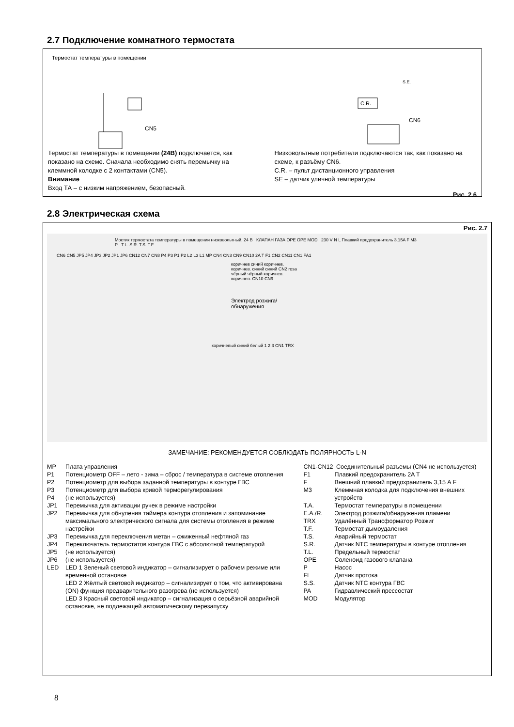2.7 Подключение комнатного термостата
Термостат температуры в помещении
CN5
C.R.
CN6
S.E.
Термостат температуры в помещении (24В) подключается, как показано на схеме. Сначала необходимо снять перемычку на клеммной колодке с 2 контактами (CN5).
Внимание
Вход ТА – с низким напряжением, безопасный.
Низковольтные потребители подключаются так, как показано на схеме, к разъёму CN6.
C.R. – пульт дистанционного управления
SE – датчик уличной температуры
Рис. 2.6
2.8 Электрическая схема
Рис. 2.7
Мостик термостата температуры в помещении низковольтный, 24 В КЛАПАН ГАЗА OPE OPE MOD 230 V N L Плавкий предохранитель 3.15A F M3 P T.L. S.R. T.S. T.F.
CN6 CN5 JP5 JP4 JP3 JP2 JP1 JP6 CN12 CN7 CN8 P4 P3 P1 P2 L2 L3 L1 MP CN4 CN3 CN9 CN10 2A T F1 CN2 CN11 CN1 FA1
коричнев синий коричнев. коричнев. синий синий CN2 rosa чёрный чёрный коричнев. коричнев. CN10 CN9
Электрод розжига/обнаружения
коричневый синий белый 1 2 3 CN1 TRX
ЗАМЕЧАНИЕ: РЕКОМЕНДУЕТСЯ СОБЛЮДАТЬ ПОЛЯРНОСТЬ L-N
MP Плата управления
P1 Потенциометр OFF – лето - зима – сброс / температура в системе отопления
P2 Потенциометр для выбора заданной температуры в контуре ГВС
P3 Потенциометр для выбора кривой терморегулирования
P4 (не используется)
JP1 Перемычка для активации ручек в режиме настройки
JP2 Перемычка для обнуления таймера контура отопления и запоминание максимального электрического сигнала для системы отопления в режиме настройки
JP3 Перемычка для переключения метан – сжиженный нефтяной газ
JP4 Переключатель термостатов контура ГВС с абсолютной температурой
JP5 (не используется)
JP6 (не используется)
LED LED 1 Зеленый световой индикатор – сигнализирует о рабочем режиме или временной остановке
LED 2 Жёлтый световой индикатор – сигнализирует о том, что активирована (ON) функция предварительного разогрева (не используется)
LED 3 Красный световой индикатор – сигнализация о серьёзной аварийной остановке, не подлежащей автоматическому перезапуску
CN1-CN12 Соединительный разъемы (CN4 не используется)
F1 Плавкий предохранитель 2A T
F Внешний плавкий предохранитель 3,15 A F
M3 Клеммная колодка для подключения внешних устройств
T.A. Термостат температуры в помещении
E.A./R. Электрод розжига/обнаружения пламени
TRX Удалённый Трансформатор Розжиг
T.F. Термостат дымоудаления
T.S. Аварийный термостат
S.R. Датчик NTC температуры в контуре отопления
T.L. Предельный термостат
OPE Соленоид газового клапана
P Насос
FL Датчик протока
S.S. Датчик NTC контура ГВС
PA Гидравлический прессостат
MOD Модулятор
8